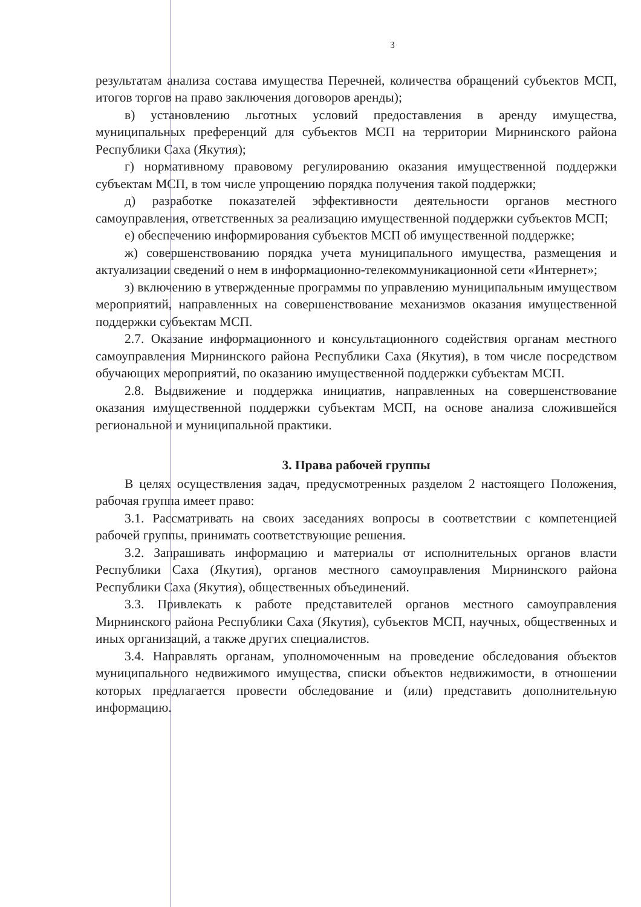3
результатам анализа состава имущества Перечней, количества обращений субъектов МСП, итогов торгов на право заключения договоров аренды);
в) установлению льготных условий предоставления в аренду имущества, муниципальных преференций для субъектов МСП на территории Мирнинского района Республики Саха (Якутия);
г) нормативному правовому регулированию оказания имущественной поддержки субъектам МСП, в том числе упрощению порядка получения такой поддержки;
д) разработке показателей эффективности деятельности органов местного самоуправления, ответственных за реализацию имущественной поддержки субъектов МСП;
е) обеспечению информирования субъектов МСП об имущественной поддержке;
ж) совершенствованию порядка учета муниципального имущества, размещения и актуализации сведений о нем в информационно-телекоммуникационной сети «Интернет»;
з) включению в утвержденные программы по управлению муниципальным имуществом мероприятий, направленных на совершенствование механизмов оказания имущественной поддержки субъектам МСП.
2.7. Оказание информационного и консультационного содействия органам местного самоуправления Мирнинского района Республики Саха (Якутия), в том числе посредством обучающих мероприятий, по оказанию имущественной поддержки субъектам МСП.
2.8. Выдвижение и поддержка инициатив, направленных на совершенствование оказания имущественной поддержки субъектам МСП, на основе анализа сложившейся региональной и муниципальной практики.
3. Права рабочей группы
В целях осуществления задач, предусмотренных разделом 2 настоящего Положения, рабочая группа имеет право:
3.1. Рассматривать на своих заседаниях вопросы в соответствии с компетенцией рабочей группы, принимать соответствующие решения.
3.2. Запрашивать информацию и материалы от исполнительных органов власти Республики Саха (Якутия), органов местного самоуправления Мирнинского района Республики Саха (Якутия), общественных объединений.
3.3. Привлекать к работе представителей органов местного самоуправления Мирнинского района Республики Саха (Якутия), субъектов МСП, научных, общественных и иных организаций, а также других специалистов.
3.4. Направлять органам, уполномоченным на проведение обследования объектов муниципального недвижимого имущества, списки объектов недвижимости, в отношении которых предлагается провести обследование и (или) представить дополнительную информацию.